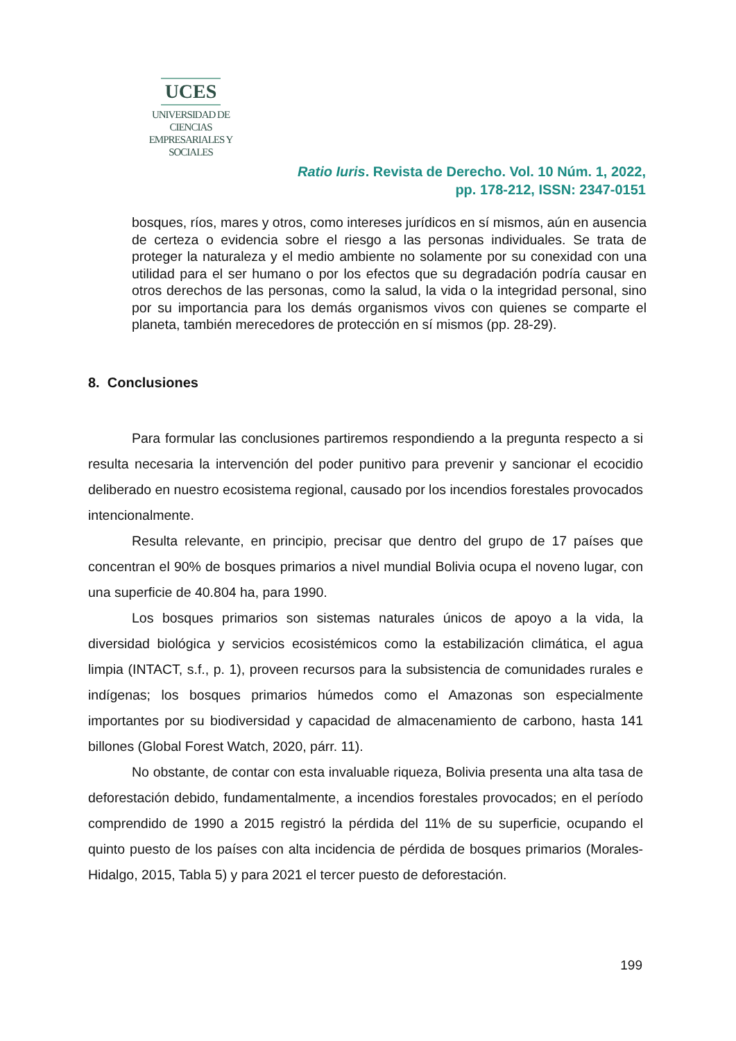UCES
UNIVERSIDAD DE CIENCIAS
EMPRESARIALES Y SOCIALES
Ratio Iuris. Revista de Derecho. Vol. 10 Núm. 1, 2022,
pp. 178-212, ISSN: 2347-0151
bosques, ríos, mares y otros, como intereses jurídicos en sí mismos, aún en ausencia de certeza o evidencia sobre el riesgo a las personas individuales. Se trata de proteger la naturaleza y el medio ambiente no solamente por su conexidad con una utilidad para el ser humano o por los efectos que su degradación podría causar en otros derechos de las personas, como la salud, la vida o la integridad personal, sino por su importancia para los demás organismos vivos con quienes se comparte el planeta, también merecedores de protección en sí mismos (pp. 28-29).
8. Conclusiones
Para formular las conclusiones partiremos respondiendo a la pregunta respecto a si resulta necesaria la intervención del poder punitivo para prevenir y sancionar el ecocidio deliberado en nuestro ecosistema regional, causado por los incendios forestales provocados intencionalmente.
Resulta relevante, en principio, precisar que dentro del grupo de 17 países que concentran el 90% de bosques primarios a nivel mundial Bolivia ocupa el noveno lugar, con una superficie de 40.804 ha, para 1990.
Los bosques primarios son sistemas naturales únicos de apoyo a la vida, la diversidad biológica y servicios ecosistémicos como la estabilización climática, el agua limpia (INTACT, s.f., p. 1), proveen recursos para la subsistencia de comunidades rurales e indígenas; los bosques primarios húmedos como el Amazonas son especialmente importantes por su biodiversidad y capacidad de almacenamiento de carbono, hasta 141 billones (Global Forest Watch, 2020, párr. 11).
No obstante, de contar con esta invaluable riqueza, Bolivia presenta una alta tasa de deforestación debido, fundamentalmente, a incendios forestales provocados; en el período comprendido de 1990 a 2015 registró la pérdida del 11% de su superficie, ocupando el quinto puesto de los países con alta incidencia de pérdida de bosques primarios (Morales-Hidalgo, 2015, Tabla 5) y para 2021 el tercer puesto de deforestación.
199